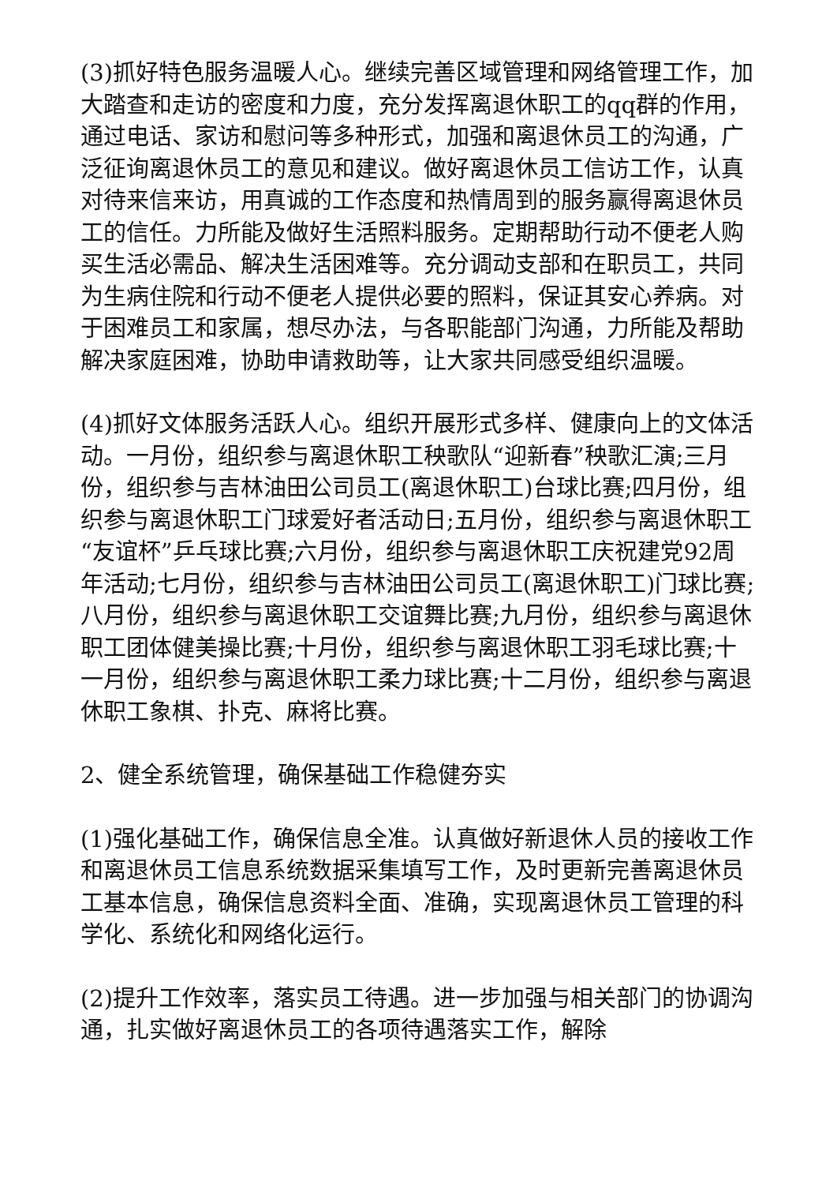(3)抓好特色服务温暖人心。继续完善区域管理和网络管理工作，加大踏查和走访的密度和力度，充分发挥离退休职工的qq群的作用，通过电话、家访和慰问等多种形式，加强和离退休员工的沟通，广泛征询离退休员工的意见和建议。做好离退休员工信访工作，认真对待来信来访，用真诚的工作态度和热情周到的服务赢得离退休员工的信任。力所能及做好生活照料服务。定期帮助行动不便老人购买生活必需品、解决生活困难等。充分调动支部和在职员工，共同为生病住院和行动不便老人提供必要的照料，保证其安心养病。对于困难员工和家属，想尽办法，与各职能部门沟通，力所能及帮助解决家庭困难，协助申请救助等，让大家共同感受组织温暖。
(4)抓好文体服务活跃人心。组织开展形式多样、健康向上的文体活动。一月份，组织参与离退休职工秧歌队“迎新春”秧歌汇演;三月份，组织参与吉林油田公司员工(离退休职工)台球比赛;四月份，组织参与离退休职工门球爱好者活动日;五月份，组织参与离退休职工“友谊杯”乒乓球比赛;六月份，组织参与离退休职工庆祝建党92周年活动;七月份，组织参与吉林油田公司员工(离退休职工)门球比赛;八月份，组织参与离退休职工交谊舞比赛;九月份，组织参与离退休职工团体健美操比赛;十月份，组织参与离退休职工羽毛球比赛;十一月份，组织参与离退休职工柔力球比赛;十二月份，组织参与离退休职工象棋、扑克、麻将比赛。
2、健全系统管理，确保基础工作稳健夯实
(1)强化基础工作，确保信息全准。认真做好新退休人员的接收工作和离退休员工信息系统数据采集填写工作，及时更新完善离退休员工基本信息，确保信息资料全面、准确，实现离退休员工管理的科学化、系统化和网络化运行。
(2)提升工作效率，落实员工待遇。进一步加强与相关部门的协调沟通，扎实做好离退休员工的各项待遇落实工作，解除